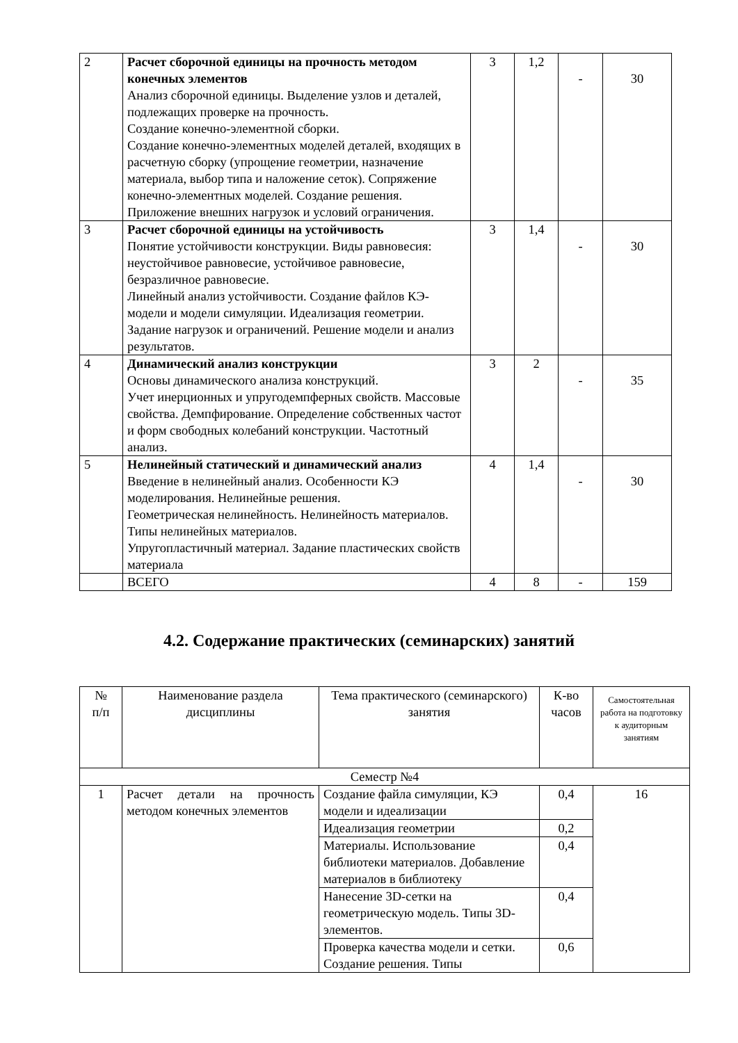| 2 | Расчет сборочной единицы на прочность методом конечных элементов Анализ сборочной единицы. Выделение узлов и деталей, подлежащих проверке на прочность. Создание конечно-элементной сборки. Создание конечно-элементных моделей деталей, входящих в расчетную сборку (упрощение геометрии, назначение материала, выбор типа и наложение сеток). Сопряжение конечно-элементных моделей. Создание решения. Приложение внешних нагрузок и условий ограничения. | 3 | 1,2 | - | 30 |
| 3 | Расчет сборочной единицы на устойчивость Понятие устойчивости конструкции. Виды равновесия: неустойчивое равновесие, устойчивое равновесие, безразличное равновесие. Линейный анализ устойчивости. Создание файлов КЭ-модели и модели симуляции. Идеализация геометрии. Задание нагрузок и ограничений. Решение модели и анализ результатов. | 3 | 1,4 | - | 30 |
| 4 | Динамический анализ конструкции Основы динамического анализа конструкций. Учет инерционных и упругодемпферных свойств. Массовые свойства. Демпфирование. Определение собственных частот и форм свободных колебаний конструкции. Частотный анализ. | 3 | 2 | - | 35 |
| 5 | Нелинейный статический и динамический анализ Введение в нелинейный анализ. Особенности КЭ моделирования. Нелинейные решения. Геометрическая нелинейность. Нелинейность материалов. Типы нелинейных материалов. Упругопластичный материал. Задание пластических свойств материала | 4 | 1,4 | - | 30 |
| | ВСЕГО | 4 | 8 | - | 159 |
4.2. Содержание практических (семинарских) занятий
| № п/п | Наименование раздела дисциплины | Тема практического (семинарского) занятия | К-во часов | Самостоятельная работа на подготовку к аудиторным занятиям |
| --- | --- | --- | --- | --- |
| Семестр №4 | | | | |
| 1 | Расчет детали на прочность методом конечных элементов | Создание файла симуляции, КЭ модели и идеализации | 0,4 | 16 |
| | | Идеализация геометрии | 0,2 | |
| | | Материалы. Использование библиотеки материалов. Добавление материалов в библиотеку | 0,4 | |
| | | Нанесение 3D-сетки на геометрическую модель. Типы 3D-элементов. | 0,4 | |
| | | Проверка качества модели и сетки. Создание решения. Типы | 0,6 | |